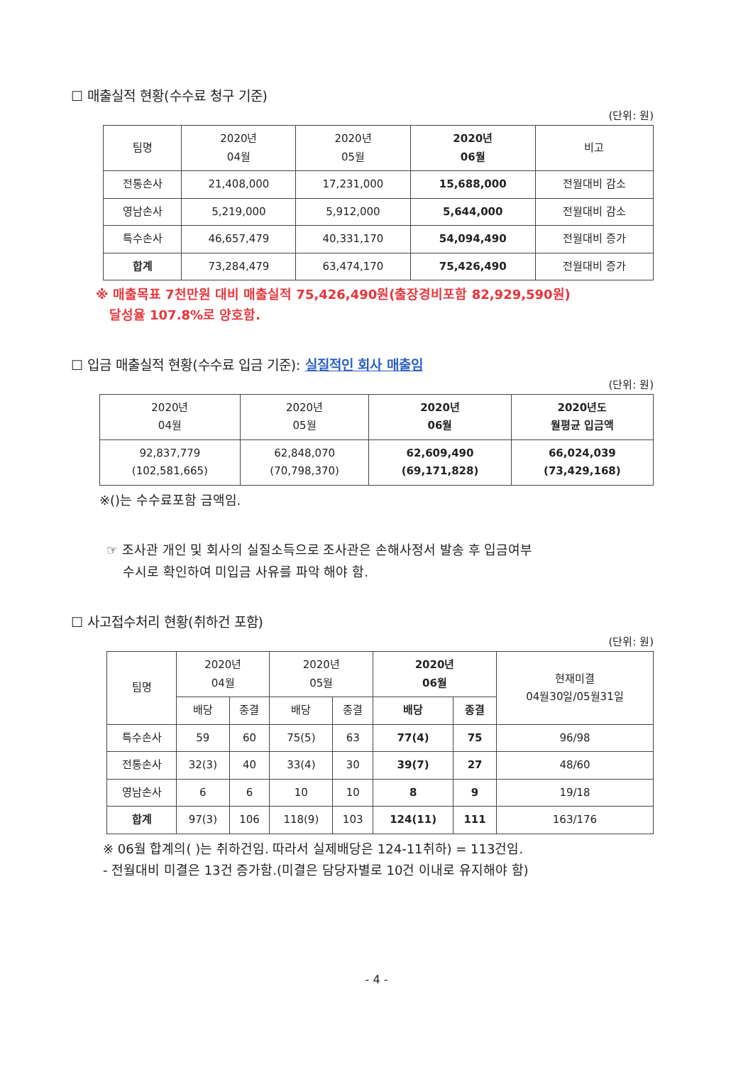☐ 매출실적 현황(수수료 청구 기준)
(단위: 원)
| 팀명 | 2020년 04월 | 2020년 05월 | 2020년 06월 | 비고 |
| --- | --- | --- | --- | --- |
| 전통손사 | 21,408,000 | 17,231,000 | 15,688,000 | 전월대비 감소 |
| 영남손사 | 5,219,000 | 5,912,000 | 5,644,000 | 전월대비 감소 |
| 특수손사 | 46,657,479 | 40,331,170 | 54,094,490 | 전월대비 증가 |
| 합계 | 73,284,479 | 63,474,170 | 75,426,490 | 전월대비 증가 |
※ 매출목표 7천만원 대비 매출실적 75,426,490원(출장경비포함 82,929,590원)
달성율 107.8%로 양호함.
☐ 입금 매출실적 현황(수수료 입금 기준): 실질적인 회사 매출임
(단위: 원)
| 2020년 04월 | 2020년 05월 | 2020년 06월 | 2020년도 월평균 입금액 |
| --- | --- | --- | --- |
| 92,837,779 (102,581,665) | 62,848,070 (70,798,370) | 62,609,490 (69,171,828) | 66,024,039 (73,429,168) |
※()는 수수료포함 금액임.
☞ 조사관 개인 및 회사의 실질소득으로 조사관은 손해사정서 발송 후 입금여부
수시로 확인하여 미입금 사유를 파악 해야 함.
☐ 사고접수처리 현황(취하건 포함)
(단위: 원)
| 팀명 | 2020년 04월 | | 2020년 05월 | | 2020년 06월 | | 현재미결 04월30일/05월31일 |
| --- | --- | --- | --- | --- | --- | --- | --- |
| | 배당 | 종결 | 배당 | 종결 | 배당 | 종결 | |
| 특수손사 | 59 | 60 | 75(5) | 63 | 77(4) | 75 | 96/98 |
| 전통손사 | 32(3) | 40 | 33(4) | 30 | 39(7) | 27 | 48/60 |
| 영남손사 | 6 | 6 | 10 | 10 | 8 | 9 | 19/18 |
| 합계 | 97(3) | 106 | 118(9) | 103 | 124(11) | 111 | 163/176 |
※ 06월 합계의( )는 취하건임. 따라서 실제배당은 124-11취하) = 113건임.
- 전월대비 미결은 13건 증가함.(미결은 담당자별로 10건 이내로 유지해야 함)
- 4 -